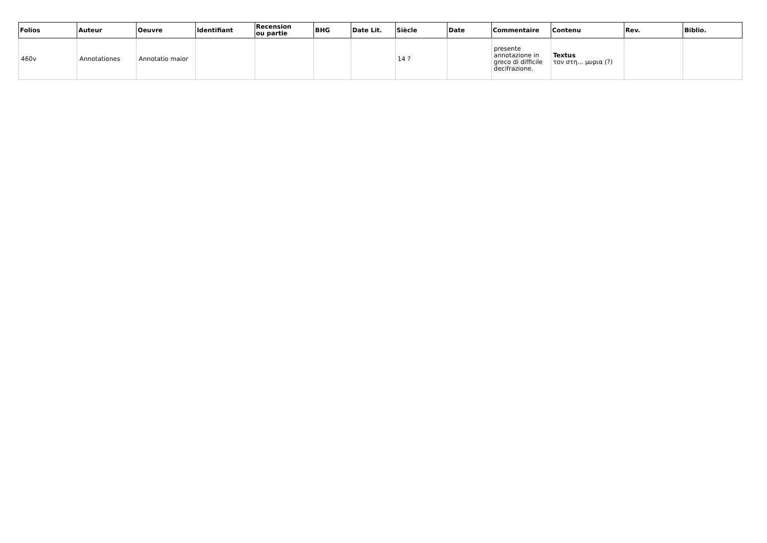| Folios | Auteur | Oeuvre | Identifiant | Recension ou partie | BHG | Date Lit. | Siècle | Date | Commentaire | Contenu | Rev. | Biblio. |
| --- | --- | --- | --- | --- | --- | --- | --- | --- | --- | --- | --- | --- |
| 460v | Annotationes | Annotatio maior | | | | | 14 ? | | presente annotazione in greco di difficile decifrazione. | Textus τον στη... μυρια (?) | | |